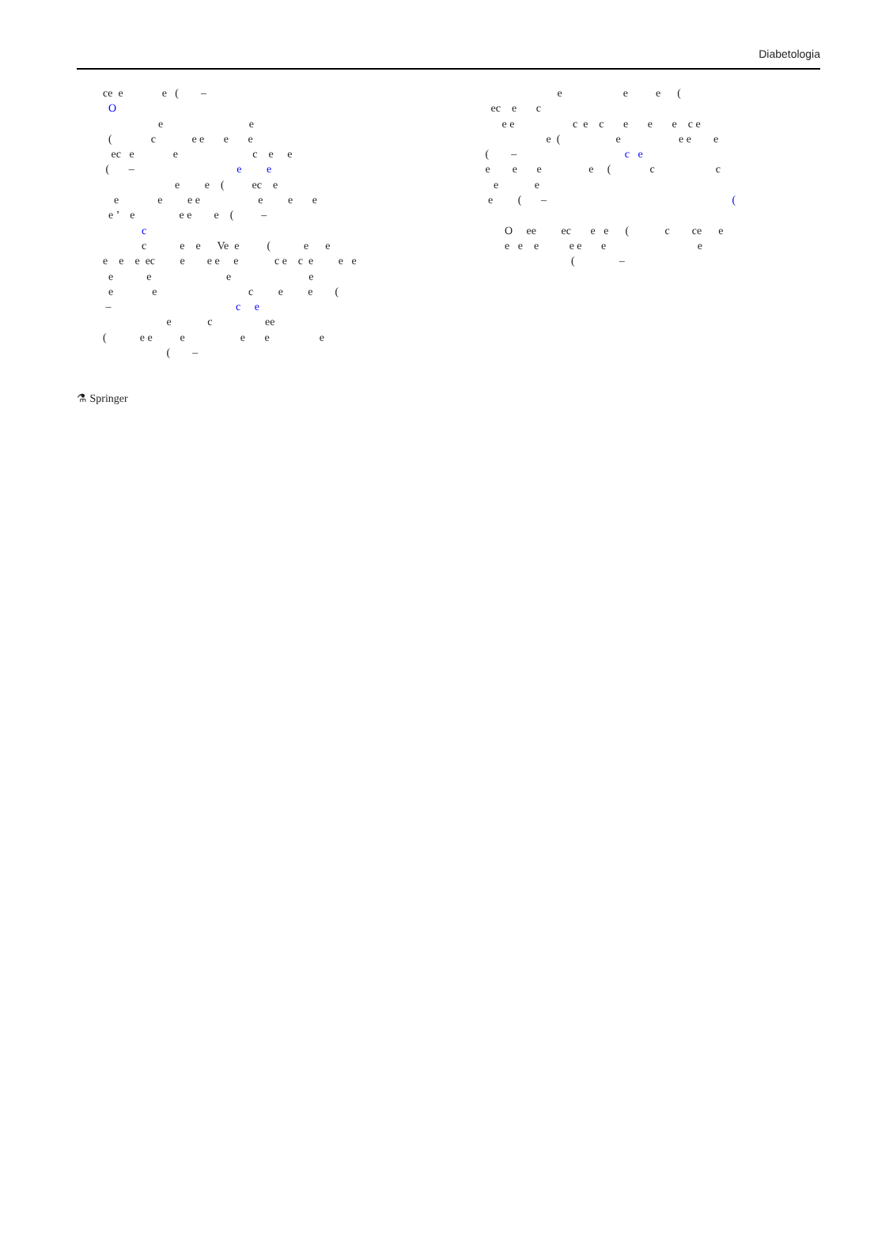Diabetologia
ce e e ( – O e e ( c e e e e ec e e c e e ( – e e e e ( ec e e e e e e e e e ’ e e e e ( – c c e e Ve e ( e e e e e ec e e e e c e c e e e e e e e e e c e e ( – c e e c ee ( e e e e e e ( –
e e e ( ec e c e e c e c e e e c e e ( e e e e ( – c e e e e e ( c c e e e ( – ( O ee ec e e ( c ce e e e e e e e e ( –
⚗ Springer